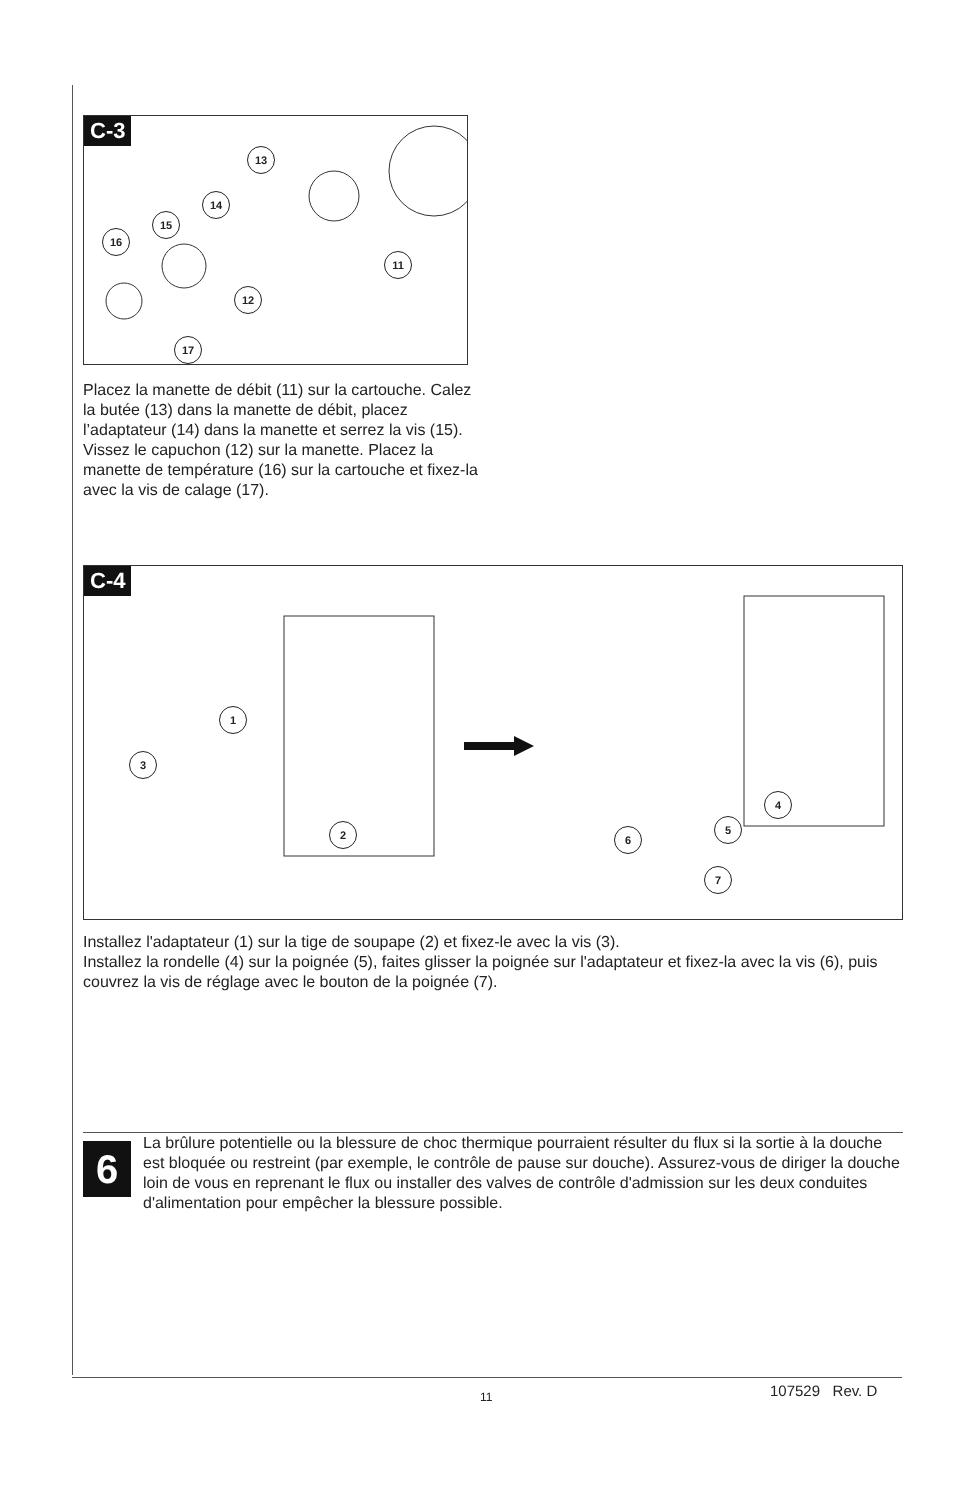C-3
13
14
15
16
11
12
17
Placez la manette de débit (11) sur la cartouche. Calez la butée (13) dans la manette de débit, placez l’adaptateur (14) dans la manette et serrez la vis (15). Vissez le capuchon (12) sur la manette. Placez la manette de température (16) sur la cartouche et fixez-la avec la vis de calage (17).
C-4
1
3
2
4
5
6
7
Installez l'adaptateur (1) sur la tige de soupape (2) et fixez-le avec la vis (3).
Installez la rondelle (4) sur la poignée (5), faites glisser la poignée sur l'adaptateur et fixez-la avec la vis (6), puis couvrez la vis de réglage avec le bouton de la poignée (7).
6
La brûlure potentielle ou la blessure de choc thermique pourraient résulter du flux si la sortie à la douche est bloquée ou restreint (par exemple, le contrôle de pause sur douche). Assurez-vous de diriger la douche loin de vous en reprenant le flux ou installer des valves de contrôle d'admission sur les deux conduites d'alimentation pour empêcher la blessure possible.
11 107529 Rev. D